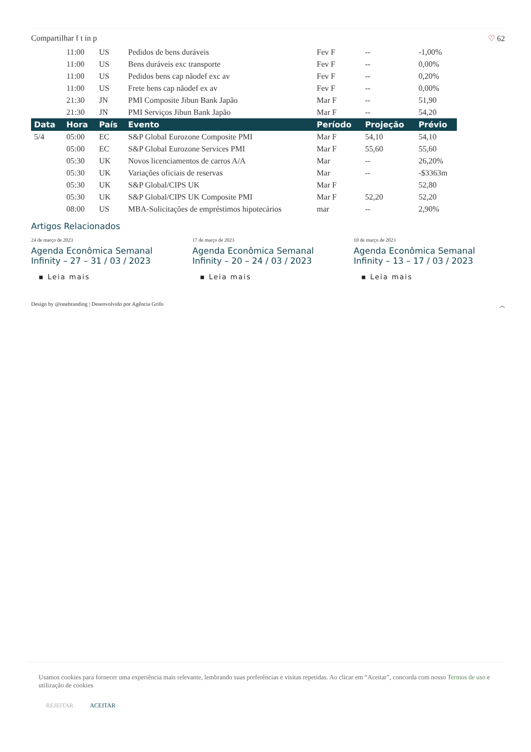Compartilhar f t in p ♡ 62
| | 11:00 | US | Pedidos de bens duráveis | Fev F | -- | -1,00% |
| | 11:00 | US | Bens duráveis exc transporte | Fev F | -- | 0,00% |
| | 11:00 | US | Pedidos bens cap nãodef exc av | Fev F | -- | 0,20% |
| | 11:00 | US | Frete bens cap nãodef ex av | Fev F | -- | 0,00% |
| | 21:30 | JN | PMI Composite Jibun Bank Japão | Mar F | -- | 51,90 |
| | 21:30 | JN | PMI Serviços Jibun Bank Japão | Mar F | -- | 54,20 |
| Data | Hora | País | Evento | Período | Projeção | Prévio |
| 5/4 | 05:00 | EC | S&P Global Eurozone Composite PMI | Mar F | 54,10 | 54,10 |
| | 05:00 | EC | S&P Global Eurozone Services PMI | Mar F | 55,60 | 55,60 |
| | 05:30 | UK | Novos licenciamentos de carros A/A | Mar | -- | 26,20% |
| | 05:30 | UK | Variações oficiais de reservas | Mar | -- | -$3363m |
| | 05:30 | UK | S&P Global/CIPS UK | Mar F | | 52,80 |
| | 05:30 | UK | S&P Global/CIPS UK Composite PMI | Mar F | 52,20 | 52,20 |
| | 08:00 | US | MBA-Solicitações de empréstimos hipotecários | mar | -- | 2,90% |
Artigos Relacionados
24 de março de 2023
Agenda Econômica Semanal Infinity – 27 – 31 / 03 / 2023
▪ Leia mais
17 de março de 2023
Agenda Econômica Semanal Infinity – 20 – 24 / 03 / 2023
▪ Leia mais
10 de março de 2023
Agenda Econômica Semanal Infinity – 13 – 17 / 03 / 2023
▪ Leia mais
Design by @onebranding | Desenvolvido por Agência Grifo ︿
Usamos cookies para fornecer uma experiência mais relevante, lembrando suas preferências e visitas repetidas. Ao clicar em “Aceitar”, concorda com nosso Termos de uso e utilização de cookies
REJEITAR ACEITAR